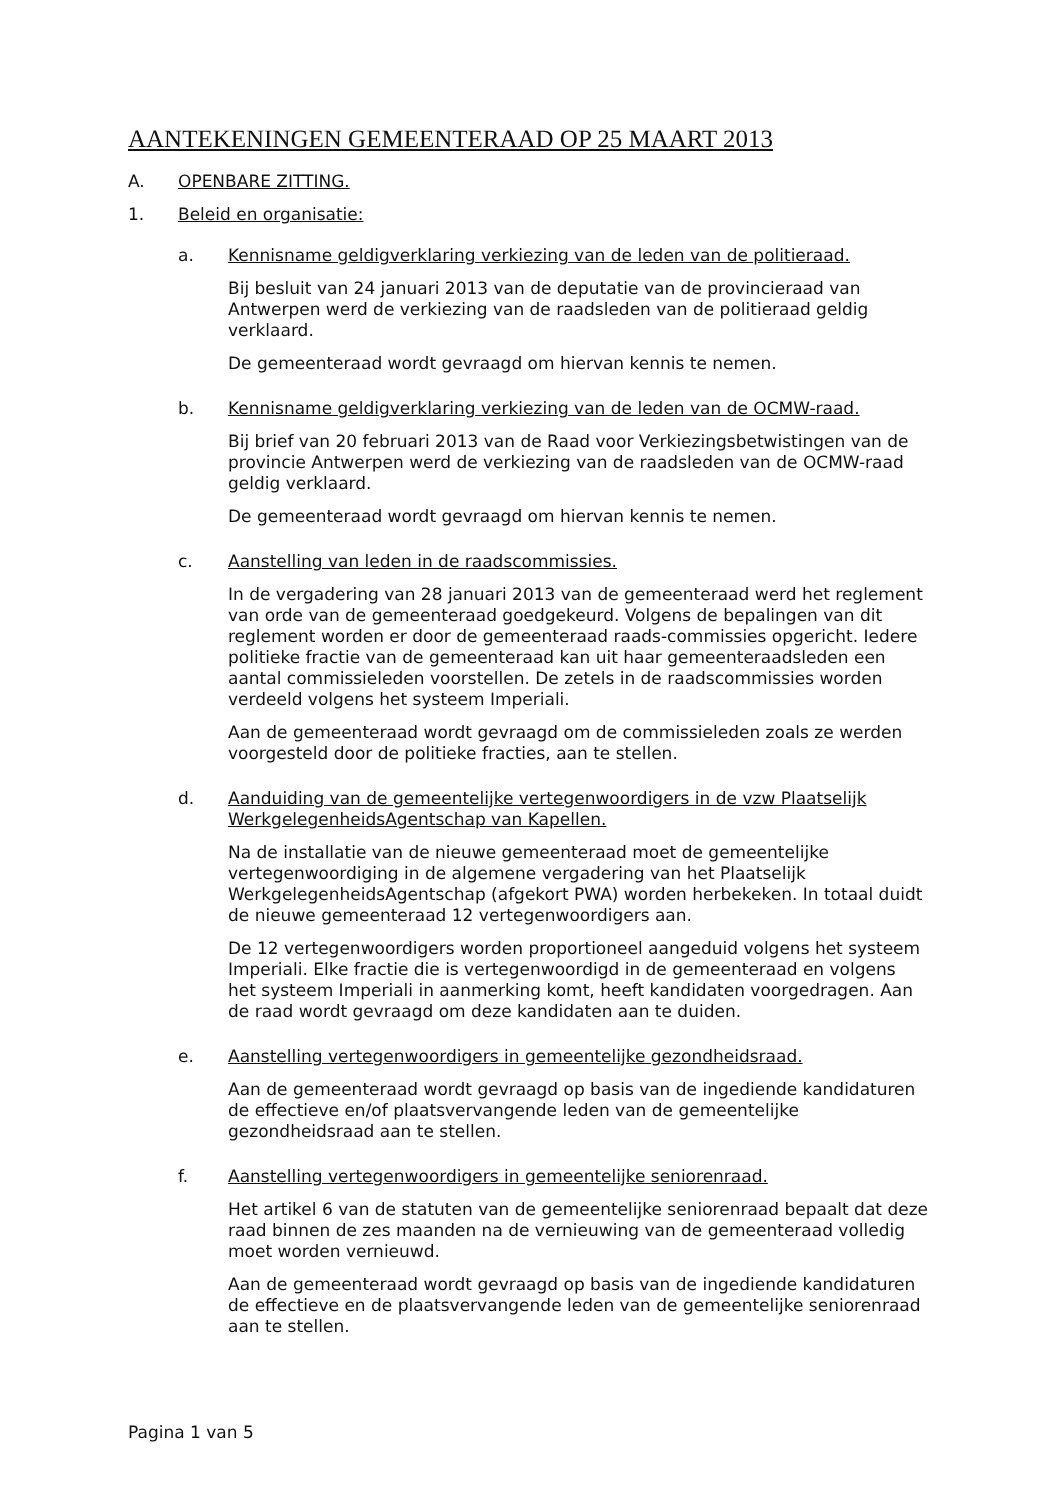AANTEKENINGEN GEMEENTERAAD OP 25 MAART 2013
A. OPENBARE ZITTING.
1. Beleid en organisatie:
a. Kennisname geldigverklaring verkiezing van de leden van de politieraad.
Bij besluit van 24 januari 2013 van de deputatie van de provincieraad van Antwerpen werd de verkiezing van de raadsleden van de politieraad geldig verklaard.
De gemeenteraad wordt gevraagd om hiervan kennis te nemen.
b. Kennisname geldigverklaring verkiezing van de leden van de OCMW-raad.
Bij brief van 20 februari 2013 van de Raad voor Verkiezingsbetwistingen van de provincie Antwerpen werd de verkiezing van de raadsleden van de OCMW-raad geldig verklaard.
De gemeenteraad wordt gevraagd om hiervan kennis te nemen.
c. Aanstelling van leden in de raadscommissies.
In de vergadering van 28 januari 2013 van de gemeenteraad werd het reglement van orde van de gemeenteraad goedgekeurd. Volgens de bepalingen van dit reglement worden er door de gemeenteraad raads-commissies opgericht. Iedere politieke fractie van de gemeenteraad kan uit haar gemeenteraadsleden een aantal commissieleden voorstellen. De zetels in de raadscommissies worden verdeeld volgens het systeem Imperiali.
Aan de gemeenteraad wordt gevraagd om de commissieleden zoals ze werden voorgesteld door de politieke fracties, aan te stellen.
d. Aanduiding van de gemeentelijke vertegenwoordigers in de vzw Plaatselijk WerkgelegenheidsAgentschap van Kapellen.
Na de installatie van de nieuwe gemeenteraad moet de gemeentelijke vertegenwoordiging in de algemene vergadering van het Plaatselijk WerkgelegenheidsAgentschap (afgekort PWA) worden herbekeken. In totaal duidt de nieuwe gemeenteraad 12 vertegenwoordigers aan.
De 12 vertegenwoordigers worden proportioneel aangeduid volgens het systeem Imperiali. Elke fractie die is vertegenwoordigd in de gemeenteraad en volgens het systeem Imperiali in aanmerking komt, heeft kandidaten voorgedragen. Aan de raad wordt gevraagd om deze kandidaten aan te duiden.
e. Aanstelling vertegenwoordigers in gemeentelijke gezondheidsraad.
Aan de gemeenteraad wordt gevraagd op basis van de ingediende kandidaturen de effectieve en/of plaatsvervangende leden van de gemeentelijke gezondheidsraad aan te stellen.
f. Aanstelling vertegenwoordigers in gemeentelijke seniorenraad.
Het artikel 6 van de statuten van de gemeentelijke seniorenraad bepaalt dat deze raad binnen de zes maanden na de vernieuwing van de gemeenteraad volledig moet worden vernieuwd.
Aan de gemeenteraad wordt gevraagd op basis van de ingediende kandidaturen de effectieve en de plaatsvervangende leden van de gemeentelijke seniorenraad aan te stellen.
Pagina 1 van 5